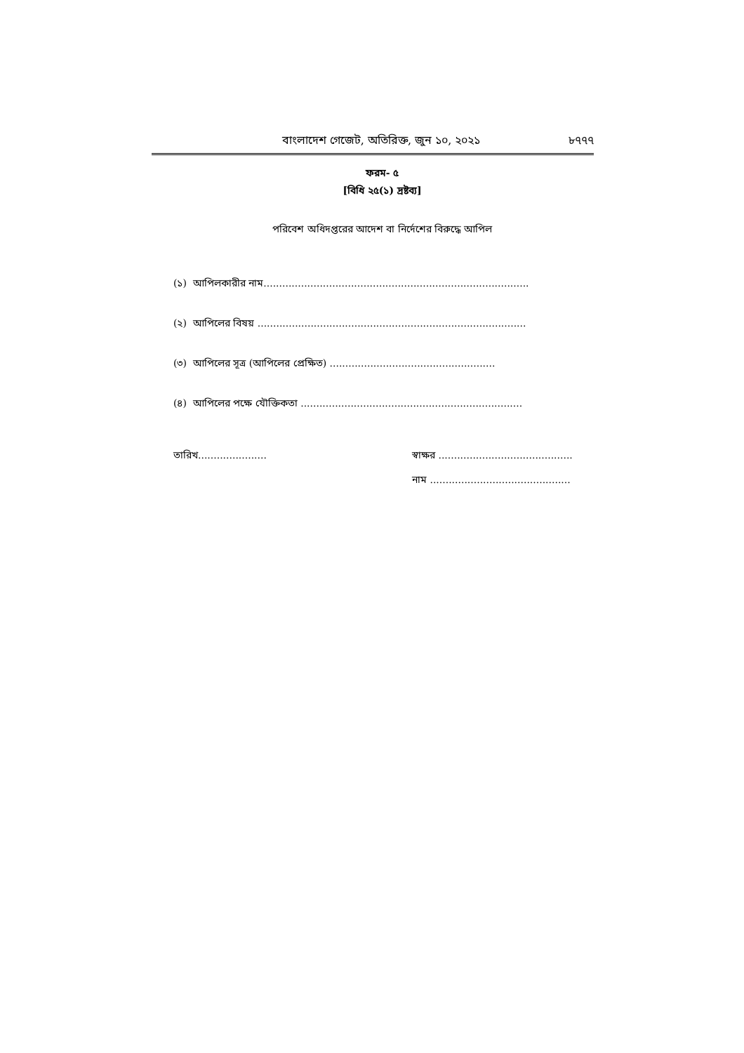বাংলাদেশ গেজেট, অতিরিক্ত, জুন ১০, ২০২১ ৮৭৭৭
ফরম- ৫
[বিধি ২৫(১) দ্রষ্টব্য]
পরিবেশ অধিদপ্তরের আদেশ বা নির্দেশের বিরুদ্ধে আপিল
(১) আপিলকারীর নাম.....................................................................................
(২) আপিলের বিষয় ......................................................................................
(৩) আপিলের সূত্র (আপিলের প্রেক্ষিত) .....................................................
(৪) আপিলের পক্ষে যৌক্তিকতা .......................................................................
তারিখ...................... স্বাক্ষর ...........................................
নাম .............................................